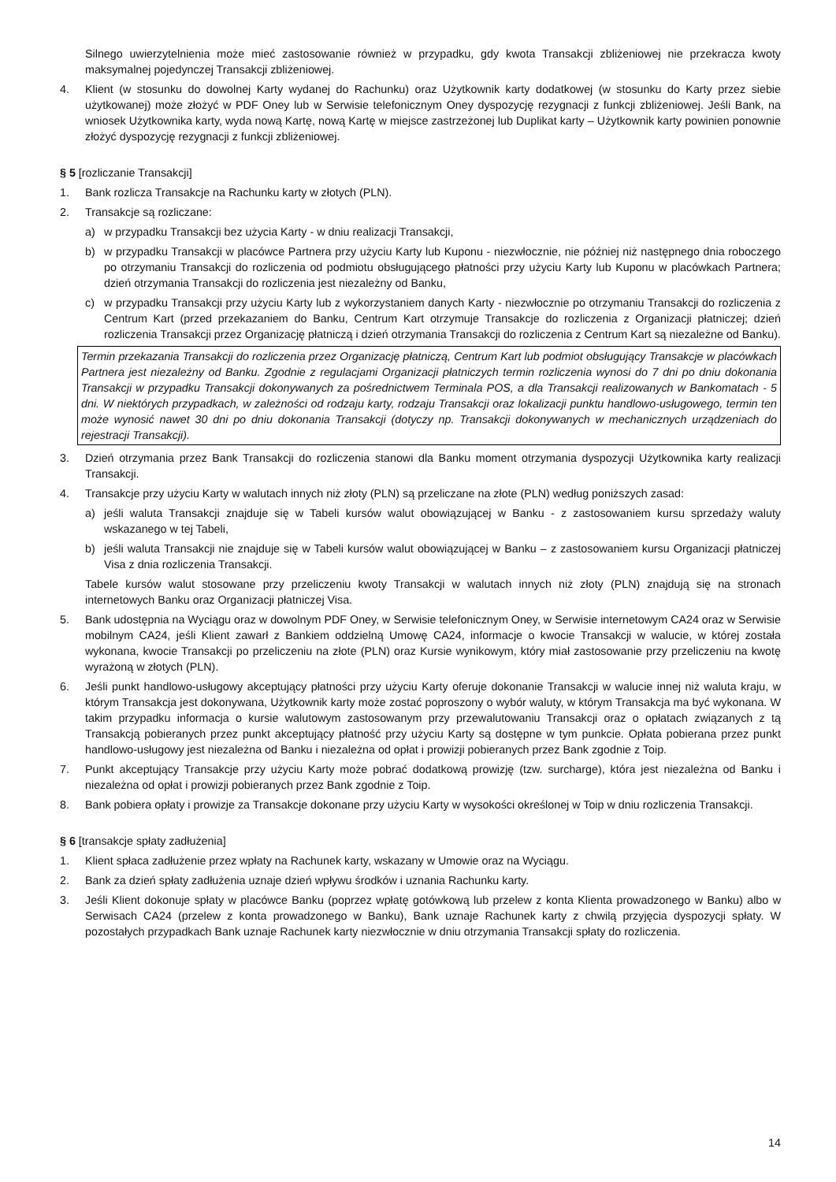Silnego uwierzytelnienia może mieć zastosowanie również w przypadku, gdy kwota Transakcji zbliżeniowej nie przekracza kwoty maksymalnej pojedynczej Transakcji zbliżeniowej.
4. Klient (w stosunku do dowolnej Karty wydanej do Rachunku) oraz Użytkownik karty dodatkowej (w stosunku do Karty przez siebie użytkowanej) może złożyć w PDF Oney lub w Serwisie telefonicznym Oney dyspozycję rezygnacji z funkcji zbliżeniowej. Jeśli Bank, na wniosek Użytkownika karty, wyda nową Kartę, nową Kartę w miejsce zastrzeżonej lub Duplikat karty – Użytkownik karty powinien ponownie złożyć dyspozycję rezygnacji z funkcji zbliżeniowej.
§ 5 [rozliczanie Transakcji]
1. Bank rozlicza Transakcje na Rachunku karty w złotych (PLN).
2. Transakcje są rozliczane:
a) w przypadku Transakcji bez użycia Karty - w dniu realizacji Transakcji,
b) w przypadku Transakcji w placówce Partnera przy użyciu Karty lub Kuponu - niezwłocznie, nie później niż następnego dnia roboczego po otrzymaniu Transakcji do rozliczenia od podmiotu obsługującego płatności przy użyciu Karty lub Kuponu w placówkach Partnera; dzień otrzymania Transakcji do rozliczenia jest niezależny od Banku,
c) w przypadku Transakcji przy użyciu Karty lub z wykorzystaniem danych Karty - niezwłocznie po otrzymaniu Transakcji do rozliczenia z Centrum Kart (przed przekazaniem do Banku, Centrum Kart otrzymuje Transakcje do rozliczenia z Organizacji płatniczej; dzień rozliczenia Transakcji przez Organizację płatniczą i dzień otrzymania Transakcji do rozliczenia z Centrum Kart są niezależne od Banku).
Termin przekazania Transakcji do rozliczenia przez Organizację płatniczą, Centrum Kart lub podmiot obsługujący Transakcje w placówkach Partnera jest niezależny od Banku. Zgodnie z regulacjami Organizacji płatniczych termin rozliczenia wynosi do 7 dni po dniu dokonania Transakcji w przypadku Transakcji dokonywanych za pośrednictwem Terminala POS, a dla Transakcji realizowanych w Bankomatach - 5 dni. W niektórych przypadkach, w zależności od rodzaju karty, rodzaju Transakcji oraz lokalizacji punktu handlowo-usługowego, termin ten może wynosić nawet 30 dni po dniu dokonania Transakcji (dotyczy np. Transakcji dokonywanych w mechanicznych urządzeniach do rejestracji Transakcji).
3. Dzień otrzymania przez Bank Transakcji do rozliczenia stanowi dla Banku moment otrzymania dyspozycji Użytkownika karty realizacji Transakcji.
4. Transakcje przy użyciu Karty w walutach innych niż złoty (PLN) są przeliczane na złote (PLN) według poniższych zasad:
a) jeśli waluta Transakcji znajduje się w Tabeli kursów walut obowiązującej w Banku - z zastosowaniem kursu sprzedaży waluty wskazanego w tej Tabeli,
b) jeśli waluta Transakcji nie znajduje się w Tabeli kursów walut obowiązującej w Banku – z zastosowaniem kursu Organizacji płatniczej Visa z dnia rozliczenia Transakcji.
Tabele kursów walut stosowane przy przeliczeniu kwoty Transakcji w walutach innych niż złoty (PLN) znajdują się na stronach internetowych Banku oraz Organizacji płatniczej Visa.
5. Bank udostępnia na Wyciągu oraz w dowolnym PDF Oney, w Serwisie telefonicznym Oney, w Serwisie internetowym CA24 oraz w Serwisie mobilnym CA24, jeśli Klient zawarł z Bankiem oddzielną Umowę CA24, informacje o kwocie Transakcji w walucie, w której została wykonana, kwocie Transakcji po przeliczeniu na złote (PLN) oraz Kursie wynikowym, który miał zastosowanie przy przeliczeniu na kwotę wyrażoną w złotych (PLN).
6. Jeśli punkt handlowo-usługowy akceptujący płatności przy użyciu Karty oferuje dokonanie Transakcji w walucie innej niż waluta kraju, w którym Transakcja jest dokonywana, Użytkownik karty może zostać poproszony o wybór waluty, w którym Transakcja ma być wykonana. W takim przypadku informacja o kursie walutowym zastosowanym przy przewalutowaniu Transakcji oraz o opłatach związanych z tą Transakcją pobieranych przez punkt akceptujący płatność przy użyciu Karty są dostępne w tym punkcie. Opłata pobierana przez punkt handlowo-usługowy jest niezależna od Banku i niezależna od opłat i prowizji pobieranych przez Bank zgodnie z Toip.
7. Punkt akceptujący Transakcje przy użyciu Karty może pobrać dodatkową prowizję (tzw. surcharge), która jest niezależna od Banku i niezależna od opłat i prowizji pobieranych przez Bank zgodnie z Toip.
8. Bank pobiera opłaty i prowizje za Transakcje dokonane przy użyciu Karty w wysokości określonej w Toip w dniu rozliczenia Transakcji.
§ 6 [transakcje spłaty zadłużenia]
1. Klient spłaca zadłużenie przez wpłaty na Rachunek karty, wskazany w Umowie oraz na Wyciągu.
2. Bank za dzień spłaty zadłużenia uznaje dzień wpływu środków i uznania Rachunku karty.
3. Jeśli Klient dokonuje spłaty w placówce Banku (poprzez wpłatę gotówkową lub przelew z konta Klienta prowadzonego w Banku) albo w Serwisach CA24 (przelew z konta prowadzonego w Banku), Bank uznaje Rachunek karty z chwilą przyjęcia dyspozycji spłaty. W pozostałych przypadkach Bank uznaje Rachunek karty niezwłocznie w dniu otrzymania Transakcji spłaty do rozliczenia.
14